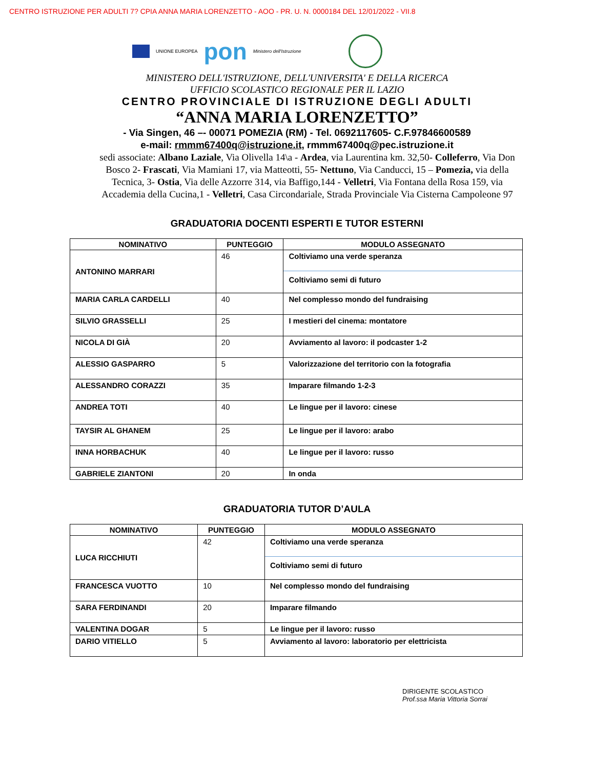CENTRO ISTRUZIONE PER ADULTI 7? CPIA ANNA MARIA LORENZETTO - AOO - PR. U. N. 0000184 DEL 12/01/2022 - VII.8
UNIONE EUROPEA
pon
Ministero dell'Istruzione
MINISTERO DELL'ISTRUZIONE, DELL'UNIVERSITA' E DELLA RICERCA
UFFICIO SCOLASTICO REGIONALE PER IL LAZIO
CENTRO PROVINCIALE DI ISTRUZIONE DEGLI ADULTI
“ANNA MARIA LORENZETTO”
- Via Singen, 46 –- 00071 POMEZIA (RM) - Tel. 0692117605- C.F.97846600589
e-mail: rmmm67400q@istruzione.it, rmmm67400q@pec.istruzione.it
sedi associate: Albano Laziale, Via Olivella 14\a - Ardea, via Laurentina km. 32,50- Colleferro, Via Don Bosco 2- Frascati, Via Mamiani 17, via Matteotti, 55- Nettuno, Via Canducci, 15 – Pomezia, via della Tecnica, 3- Ostia, Via delle Azzorre 314, via Baffigo,144 - Velletri, Via Fontana della Rosa 159, via Accademia della Cucina,1 - Velletri, Casa Circondariale, Strada Provinciale Via Cisterna Campoleone 97
GRADUATORIA DOCENTI ESPERTI E TUTOR ESTERNI
| NOMINATIVO | PUNTEGGIO | MODULO ASSEGNATO |
| --- | --- | --- |
| ANTONINO MARRARI | 46 | Coltiviamo una verde speranza Coltiviamo semi di futuro |
| MARIA CARLA CARDELLI | 40 | Nel complesso mondo del fundraising |
| SILVIO GRASSELLI | 25 | I mestieri del cinema: montatore |
| NICOLA DI GIÀ | 20 | Avviamento al lavoro: il podcaster 1-2 |
| ALESSIO GASPARRO | 5 | Valorizzazione del territorio con la fotografia |
| ALESSANDRO CORAZZI | 35 | Imparare filmando 1-2-3 |
| ANDREA TOTI | 40 | Le lingue per il lavoro: cinese |
| TAYSIR AL GHANEM | 25 | Le lingue per il lavoro: arabo |
| INNA HORBACHUK | 40 | Le lingue per il lavoro: russo |
| GABRIELE ZIANTONI | 20 | In onda |
GRADUATORIA TUTOR D’AULA
| NOMINATIVO | PUNTEGGIO | MODULO ASSEGNATO |
| --- | --- | --- |
| LUCA RICCHIUTI | 42 | Coltiviamo una verde speranza Coltiviamo semi di futuro |
| FRANCESCA VUOTTO | 10 | Nel complesso mondo del fundraising |
| SARA FERDINANDI | 20 | Imparare filmando |
| VALENTINA DOGAR | 5 | Le lingue per il lavoro: russo |
| DARIO VITIELLO | 5 | Avviamento al lavoro: laboratorio per elettricista |
DIRIGENTE SCOLASTICO
Prof.ssa Maria Vittoria Sorrai